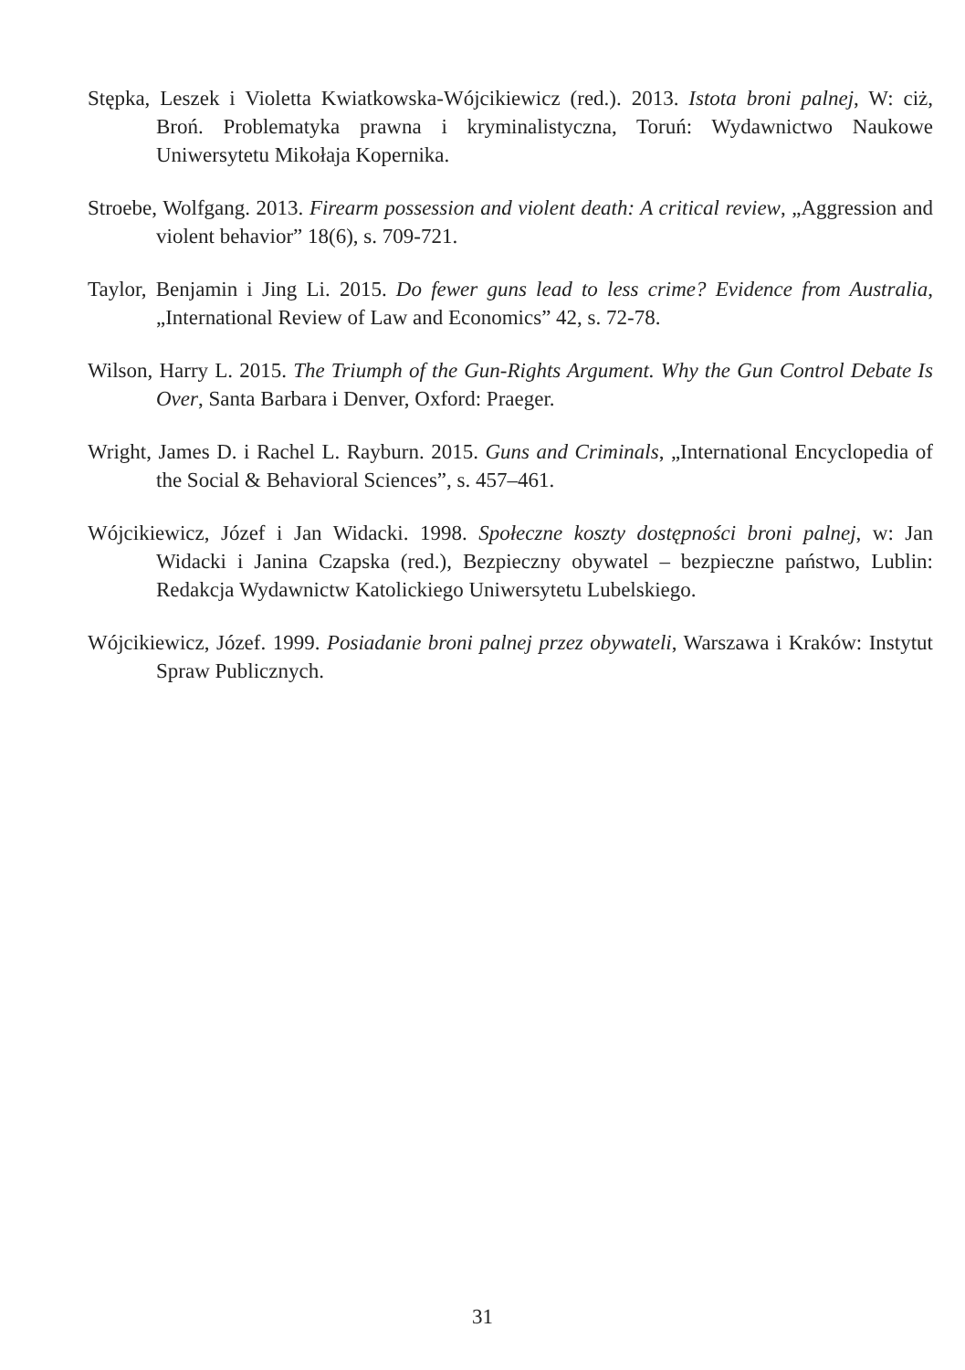Stępka, Leszek i Violetta Kwiatkowska-Wójcikiewicz (red.). 2013. Istota broni palnej, W: ciż, Broń. Problematyka prawna i kryminalistyczna, Toruń: Wydawnictwo Naukowe Uniwersytetu Mikołaja Kopernika.
Stroebe, Wolfgang. 2013. Firearm possession and violent death: A critical review, „Aggression and violent behavior” 18(6), s. 709-721.
Taylor, Benjamin i Jing Li. 2015. Do fewer guns lead to less crime? Evidence from Australia, „International Review of Law and Economics” 42, s. 72-78.
Wilson, Harry L. 2015. The Triumph of the Gun-Rights Argument. Why the Gun Control Debate Is Over, Santa Barbara i Denver, Oxford: Praeger.
Wright, James D. i Rachel L. Rayburn. 2015. Guns and Criminals, „International Encyclopedia of the Social & Behavioral Sciences”, s. 457–461.
Wójcikiewicz, Józef i Jan Widacki. 1998. Społeczne koszty dostępności broni palnej, w: Jan Widacki i Janina Czapska (red.), Bezpieczny obywatel – bezpieczne państwo, Lublin: Redakcja Wydawnictw Katolickiego Uniwersytetu Lubelskiego.
Wójcikiewicz, Józef. 1999. Posiadanie broni palnej przez obywateli, Warszawa i Kraków: Instytut Spraw Publicznych.
31